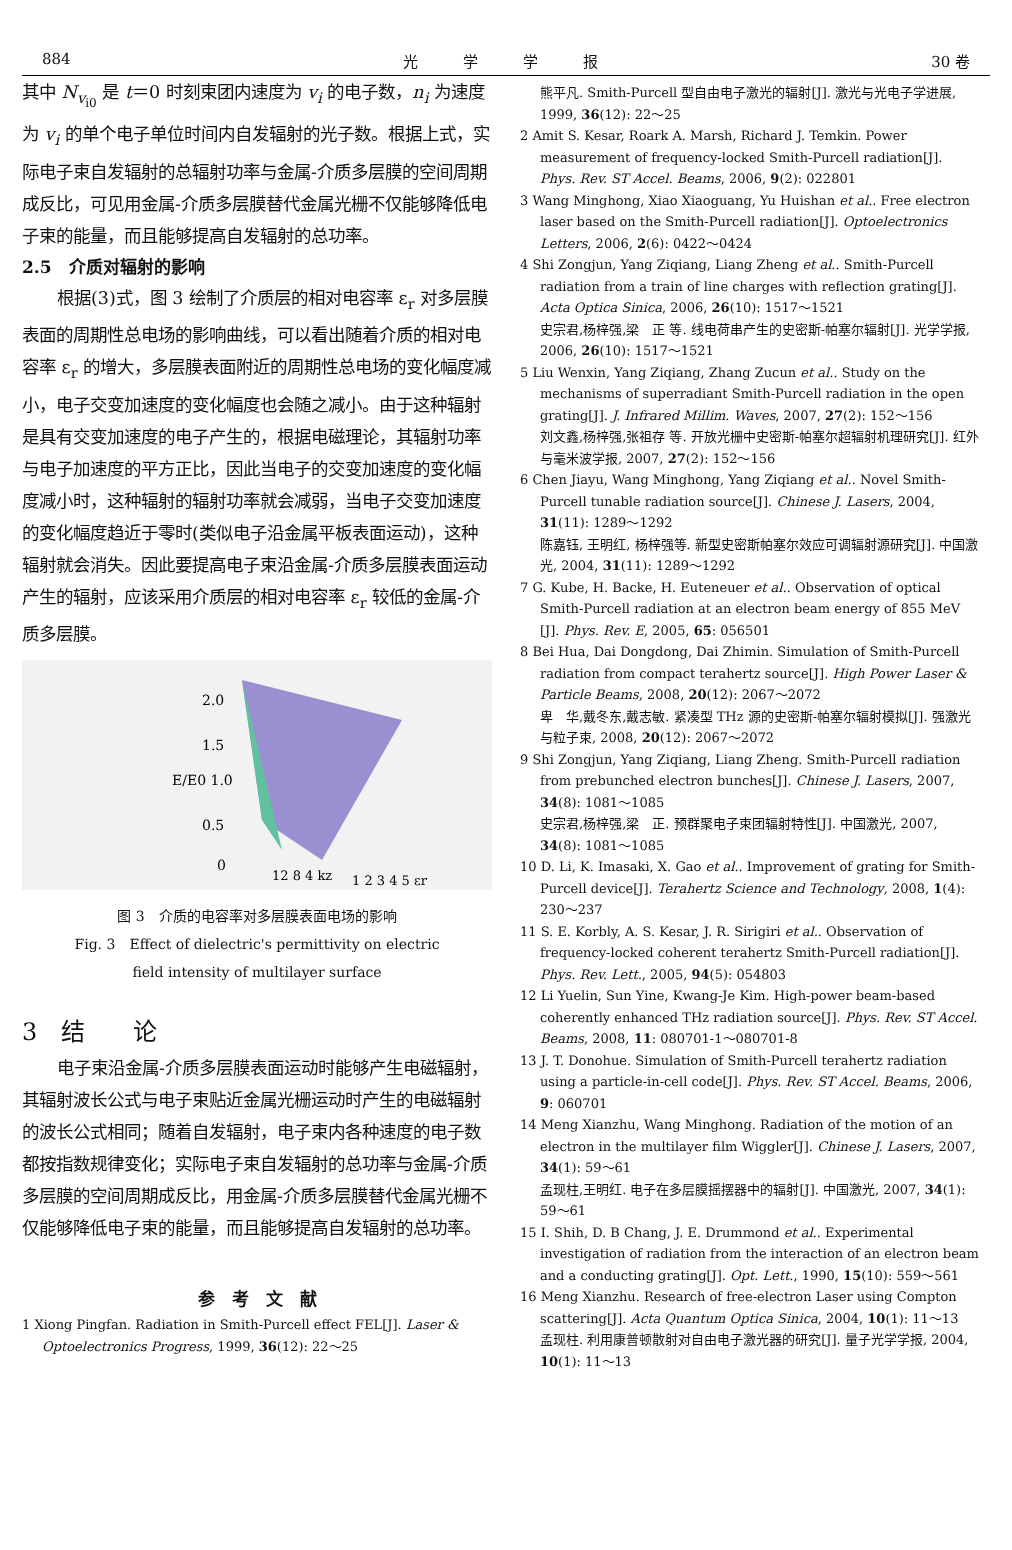884 光　　　学　　　学　　　报 30 卷
其中 N<sub>v<sub>i0</sub></sub> 是 t＝0 时刻束团内速度为 v<sub>i</sub> 的电子数，n<sub>i</sub> 为速度为 v<sub>i</sub> 的单个电子单位时间内自发辐射的光子数。根据上式，实际电子束自发辐射的总辐射功率与金属-介质多层膜的空间周期成反比，可见用金属-介质多层膜替代金属光栅不仅能够降低电子束的能量，而且能够提高自发辐射的总功率。
2.5　介质对辐射的影响
根据(3)式，图 3 绘制了介质层的相对电容率 ε<sub>r</sub> 对多层膜表面的周期性总电场的影响曲线，可以看出随着介质的相对电容率 ε<sub>r</sub> 的增大，多层膜表面附近的周期性总电场的变化幅度减小，电子交变加速度的变化幅度也会随之减小。由于这种辐射是具有交变加速度的电子产生的，根据电磁理论，其辐射功率与电子加速度的平方正比，因此当电子的交变加速度的变化幅度减小时，这种辐射的辐射功率就会减弱，当电子交变加速度的变化幅度趋近于零时(类似电子沿金属平板表面运动)，这种辐射就会消失。因此要提高电子束沿金属-介质多层膜表面运动产生的辐射，应该采用介质层的相对电容率 ε<sub>r</sub> 较低的金属-介质多层膜。
2.0
1.5
E/E0 1.0
0.5
0
12 8 4 kz
1 2 3 4 5 εr
图 3　介质的电容率对多层膜表面电场的影响
Fig. 3　Effect of dielectric's permittivity on electric
field intensity of multilayer surface
3　结　　论
电子束沿金属-介质多层膜表面运动时能够产生电磁辐射，其辐射波长公式与电子束贴近金属光栅运动时产生的电磁辐射的波长公式相同；随着自发辐射，电子束内各种速度的电子数都按指数规律变化；实际电子束自发辐射的总功率与金属-介质多层膜的空间周期成反比，用金属-介质多层膜替代金属光栅不仅能够降低电子束的能量，而且能够提高自发辐射的总功率。
参　考　文　献
1 Xiong Pingfan. Radiation in Smith-Purcell effect FEL[J]. Laser & Optoelectronics Progress, 1999, 36(12): 22～25
熊平凡. Smith-Purcell 型自由电子激光的辐射[J]. 激光与光电子学进展, 1999, 36(12): 22～25
2 Amit S. Kesar, Roark A. Marsh, Richard J. Temkin. Power measurement of frequency-locked Smith-Purcell radiation[J]. Phys. Rev. ST Accel. Beams, 2006, 9(2): 022801
3 Wang Minghong, Xiao Xiaoguang, Yu Huishan et al.. Free electron laser based on the Smith-Purcell radiation[J]. Optoelectronics Letters, 2006, 2(6): 0422～0424
4 Shi Zongjun, Yang Ziqiang, Liang Zheng et al.. Smith-Purcell radiation from a train of line charges with reflection grating[J]. Acta Optica Sinica, 2006, 26(10): 1517～1521
史宗君,杨梓强,梁　正 等. 线电荷串产生的史密斯-帕塞尔辐射[J]. 光学学报, 2006, 26(10): 1517～1521
5 Liu Wenxin, Yang Ziqiang, Zhang Zucun et al.. Study on the mechanisms of superradiant Smith-Purcell radiation in the open grating[J]. J. Infrared Millim. Waves, 2007, 27(2): 152～156
刘文鑫,杨梓强,张祖存 等. 开放光栅中史密斯-帕塞尔超辐射机理研究[J]. 红外与毫米波学报, 2007, 27(2): 152～156
6 Chen Jiayu, Wang Minghong, Yang Ziqiang et al.. Novel Smith-Purcell tunable radiation source[J]. Chinese J. Lasers, 2004, 31(11): 1289～1292
陈嘉钰, 王明红, 杨梓强等. 新型史密斯帕塞尔效应可调辐射源研究[J]. 中国激光, 2004, 31(11): 1289～1292
7 G. Kube, H. Backe, H. Euteneuer et al.. Observation of optical Smith-Purcell radiation at an electron beam energy of 855 MeV [J]. Phys. Rev. E, 2005, 65: 056501
8 Bei Hua, Dai Dongdong, Dai Zhimin. Simulation of Smith-Purcell radiation from compact terahertz source[J]. High Power Laser & Particle Beams, 2008, 20(12): 2067～2072
卑　华,戴冬东,戴志敏. 紧凑型 THz 源的史密斯-帕塞尔辐射模拟[J]. 强激光与粒子束, 2008, 20(12): 2067～2072
9 Shi Zongjun, Yang Ziqiang, Liang Zheng. Smith-Purcell radiation from prebunched electron bunches[J]. Chinese J. Lasers, 2007, 34(8): 1081～1085
史宗君,杨梓强,梁　正. 预群聚电子束团辐射特性[J]. 中国激光, 2007, 34(8): 1081～1085
10 D. Li, K. Imasaki, X. Gao et al.. Improvement of grating for Smith-Purcell device[J]. Terahertz Science and Technology, 2008, 1(4): 230～237
11 S. E. Korbly, A. S. Kesar, J. R. Sirigiri et al.. Observation of frequency-locked coherent terahertz Smith-Purcell radiation[J]. Phys. Rev. Lett., 2005, 94(5): 054803
12 Li Yuelin, Sun Yine, Kwang-Je Kim. High-power beam-based coherently enhanced THz radiation source[J]. Phys. Rev. ST Accel. Beams, 2008, 11: 080701-1～080701-8
13 J. T. Donohue. Simulation of Smith-Purcell terahertz radiation using a particle-in-cell code[J]. Phys. Rev. ST Accel. Beams, 2006, 9: 060701
14 Meng Xianzhu, Wang Minghong. Radiation of the motion of an electron in the multilayer film Wiggler[J]. Chinese J. Lasers, 2007, 34(1): 59～61
孟现柱,王明红. 电子在多层膜摇摆器中的辐射[J]. 中国激光, 2007, 34(1): 59～61
15 I. Shih, D. B Chang, J. E. Drummond et al.. Experimental investigation of radiation from the interaction of an electron beam and a conducting grating[J]. Opt. Lett., 1990, 15(10): 559～561
16 Meng Xianzhu. Research of free-electron Laser using Compton scattering[J]. Acta Quantum Optica Sinica, 2004, 10(1): 11～13
孟现柱. 利用康普顿散射对自由电子激光器的研究[J]. 量子光学学报, 2004, 10(1): 11～13